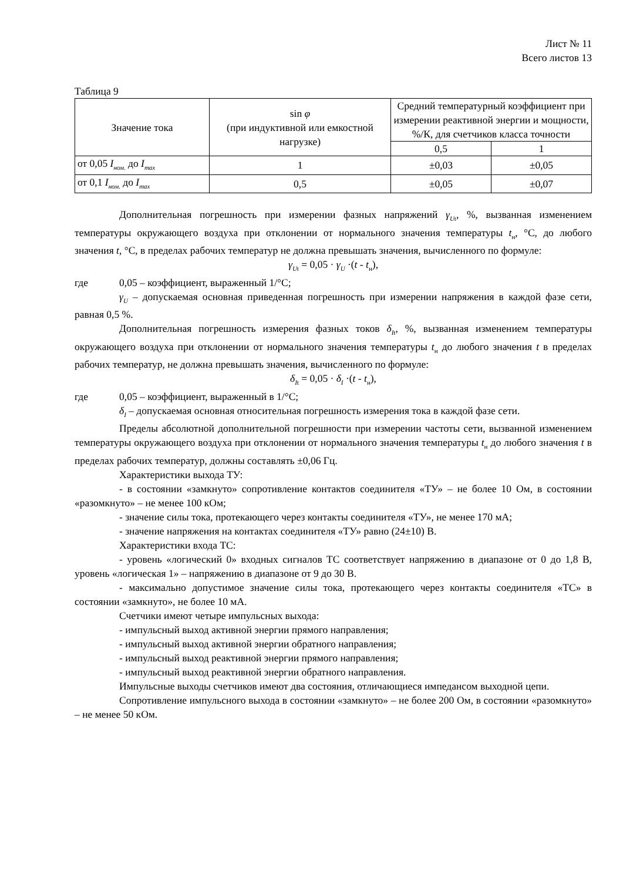Лист № 11
Всего листов 13
Таблица 9
| Значение тока | sin φ (при индуктивной или емкостной нагрузке) | Средний температурный коэффициент при измерении реактивной энергии и мощности, %/К, для счетчиков класса точности | |
| --- | --- | --- | --- |
| | | 0,5 | 1 |
| от 0,05 I<sub>ном.</sub> до I<sub>max</sub> | 1 | ±0,03 | ±0,05 |
| от 0,1 I<sub>ном.</sub> до I<sub>max</sub> | 0,5 | ±0,05 | ±0,07 |
Дополнительная погрешность при измерении фазных напряжений γ<sub>U</sub><sub>t</sub>, %, вызванная изменением температуры окружающего воздуха при отклонении от нормального значения температуры t<sub>н</sub>, °С, до любого значения t, °С, в пределах рабочих температур не должна превышать значения, вычисленного по формуле:
γ<sub>U</sub><sub>t</sub> = 0,05 · γ<sub>U</sub> ·(t - t<sub>н</sub>),
где 0,05 – коэффициент, выраженный 1/°С;
γ<sub>U</sub> – допускаемая основная приведенная погрешность при измерении напряжения в каждой фазе сети, равная 0,5 %.
Дополнительная погрешность измерения фазных токов δ<sub>I</sub><sub>t</sub>, %, вызванная изменением температуры окружающего воздуха при отклонении от нормального значения температуры t<sub>н</sub> до любого значения t в пределах рабочих температур, не должна превышать значения, вычисленного по формуле:
δ<sub>I</sub><sub>t</sub> = 0,05 · δ<sub>I</sub> ·(t - t<sub>н</sub>),
где 0,05 – коэффициент, выраженный в 1/°С;
δ<sub>I</sub> – допускаемая основная относительная погрешность измерения тока в каждой фазе сети.
Пределы абсолютной дополнительной погрешности при измерении частоты сети, вызванной изменением температуры окружающего воздуха при отклонении от нормального значения температуры t<sub>н</sub> до любого значения t в пределах рабочих температур, должны составлять ±0,06 Гц.
Характеристики выхода ТУ:
- в состоянии «замкнуто» сопротивление контактов соединителя «ТУ» – не более 10 Ом, в состоянии «разомкнуто» – не менее 100 кОм;
- значение силы тока, протекающего через контакты соединителя «ТУ», не менее 170 мА;
- значение напряжения на контактах соединителя «ТУ» равно (24±10) В.
Характеристики входа ТС:
- уровень «логический 0» входных сигналов ТС соответствует напряжению в диапазоне от 0 до 1,8 В, уровень «логическая 1» – напряжению в диапазоне от 9 до 30 В.
- максимально допустимое значение силы тока, протекающего через контакты соединителя «ТС» в состоянии «замкнуто», не более 10 мА.
Счетчики имеют четыре импульсных выхода:
- импульсный выход активной энергии прямого направления;
- импульсный выход активной энергии обратного направления;
- импульсный выход реактивной энергии прямого направления;
- импульсный выход реактивной энергии обратного направления.
Импульсные выходы счетчиков имеют два состояния, отличающиеся импедансом выходной цепи.
Сопротивление импульсного выхода в состоянии «замкнуто» – не более 200 Ом, в состоянии «разомкнуто» – не менее 50 кОм.